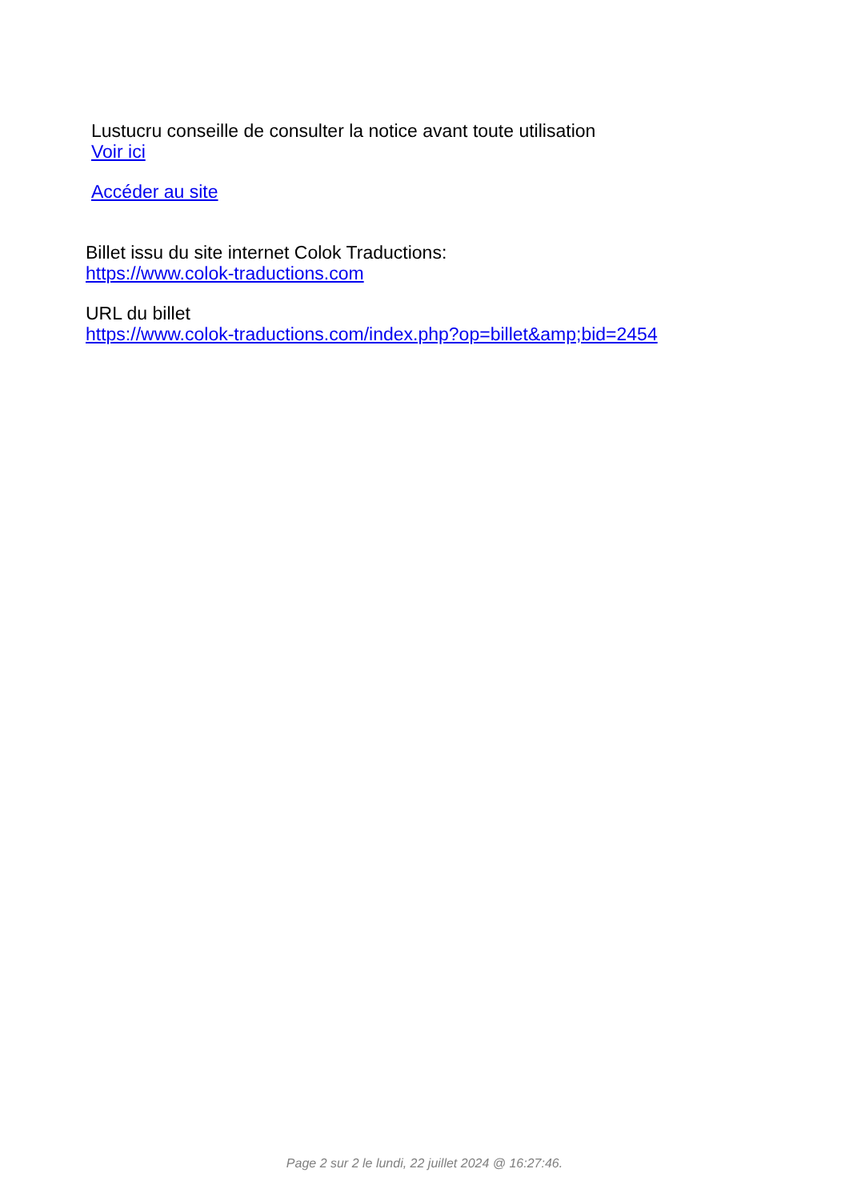Lustucru conseille de consulter la notice avant toute utilisation
Voir ici
Accéder au site
Billet issu du site internet Colok Traductions:
https://www.colok-traductions.com
URL du billet
https://www.colok-traductions.com/index.php?op=billet&amp;bid=2454
Page 2 sur 2 le lundi, 22 juillet 2024 @ 16:27:46.